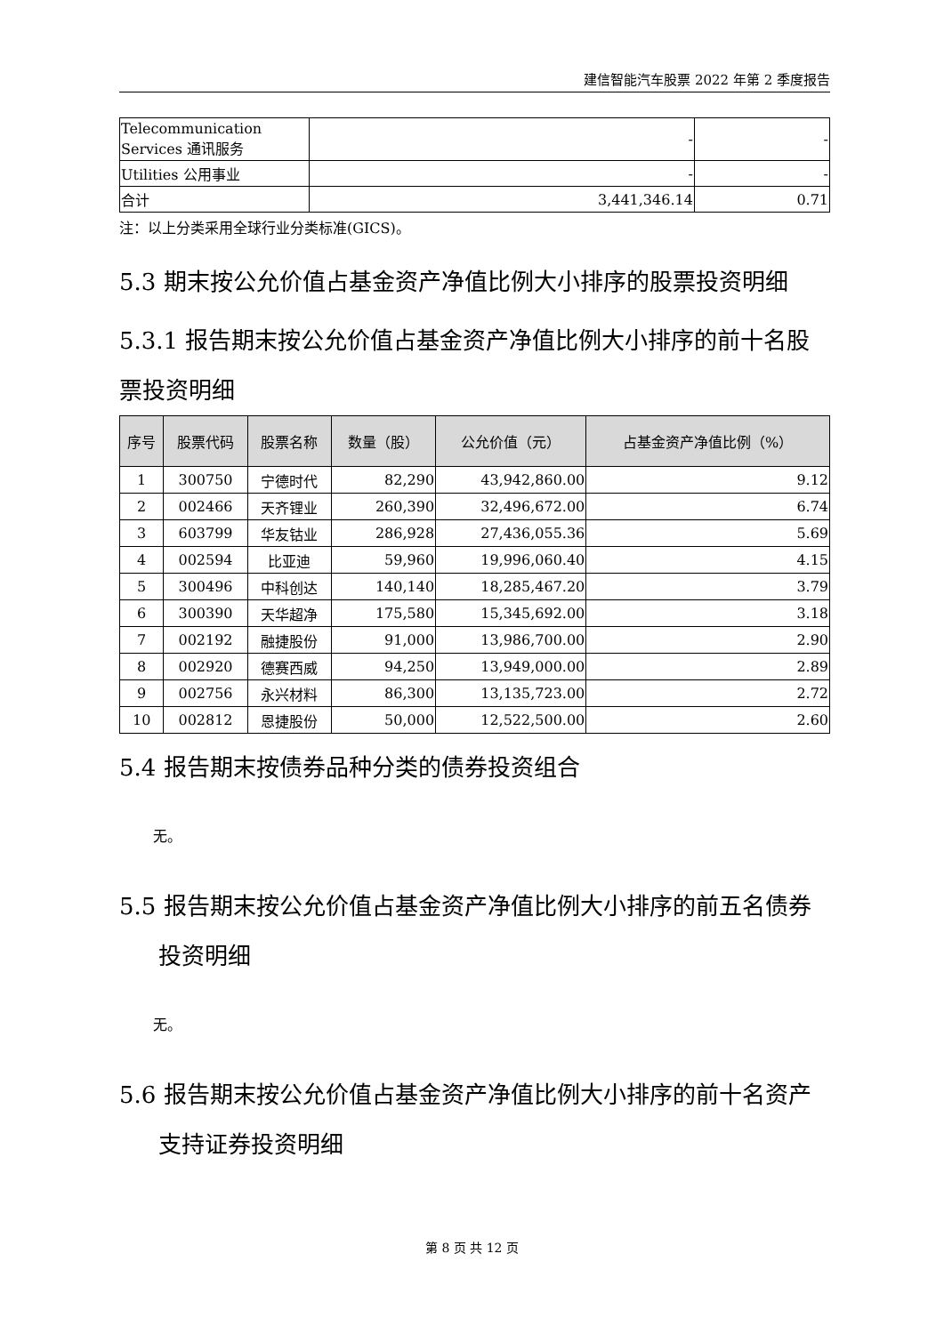建信智能汽车股票 2022 年第 2 季度报告
| Telecommunication Services 通讯服务 | - | - |
| Utilities 公用事业 | - | - |
| 合计 | 3,441,346.14 | 0.71 |
注：以上分类采用全球行业分类标准(GICS)。
5.3 期末按公允价值占基金资产净值比例大小排序的股票投资明细
5.3.1 报告期末按公允价值占基金资产净值比例大小排序的前十名股票投资明细
| 序号 | 股票代码 | 股票名称 | 数量（股） | 公允价值（元） | 占基金资产净值比例（%） |
| --- | --- | --- | --- | --- | --- |
| 1 | 300750 | 宁德时代 | 82,290 | 43,942,860.00 | 9.12 |
| 2 | 002466 | 天齐锂业 | 260,390 | 32,496,672.00 | 6.74 |
| 3 | 603799 | 华友钴业 | 286,928 | 27,436,055.36 | 5.69 |
| 4 | 002594 | 比亚迪 | 59,960 | 19,996,060.40 | 4.15 |
| 5 | 300496 | 中科创达 | 140,140 | 18,285,467.20 | 3.79 |
| 6 | 300390 | 天华超净 | 175,580 | 15,345,692.00 | 3.18 |
| 7 | 002192 | 融捷股份 | 91,000 | 13,986,700.00 | 2.90 |
| 8 | 002920 | 德赛西威 | 94,250 | 13,949,000.00 | 2.89 |
| 9 | 002756 | 永兴材料 | 86,300 | 13,135,723.00 | 2.72 |
| 10 | 002812 | 恩捷股份 | 50,000 | 12,522,500.00 | 2.60 |
5.4 报告期末按债券品种分类的债券投资组合
无。
5.5 报告期末按公允价值占基金资产净值比例大小排序的前五名债券投资明细
无。
5.6 报告期末按公允价值占基金资产净值比例大小排序的前十名资产支持证券投资明细
第 8 页 共 12 页